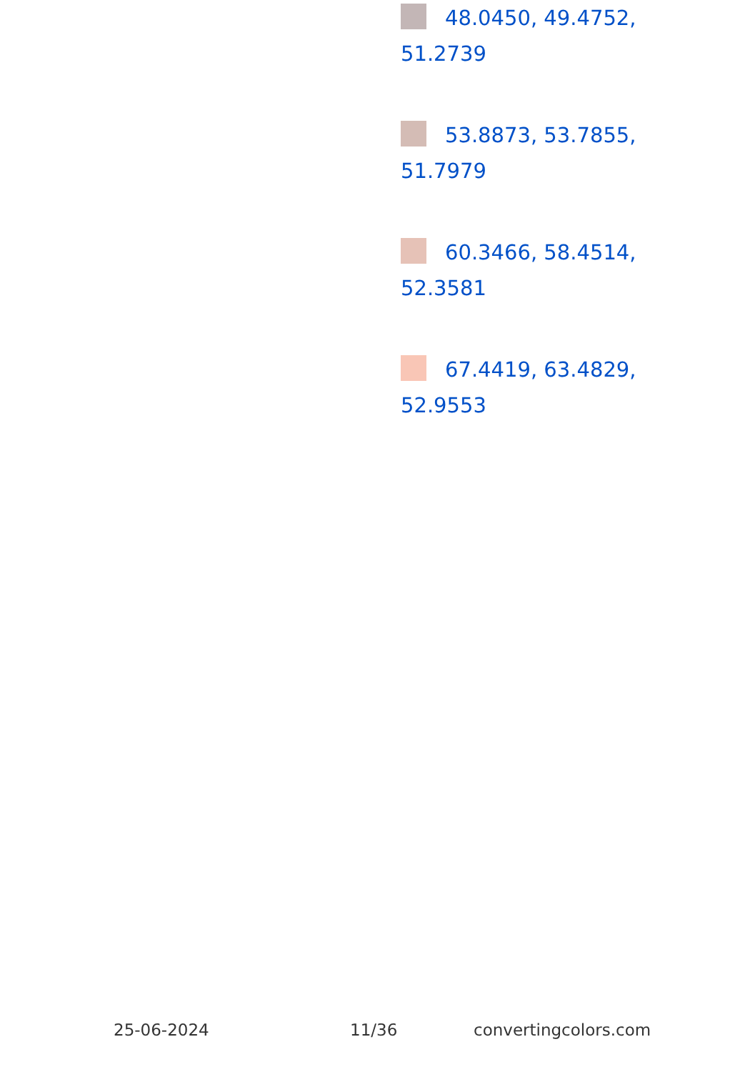48.0450, 49.4752, 51.2739
53.8873, 53.7855, 51.7979
60.3466, 58.4514, 52.3581
67.4419, 63.4829, 52.9553
25-06-2024 11/36 convertingcolors.com